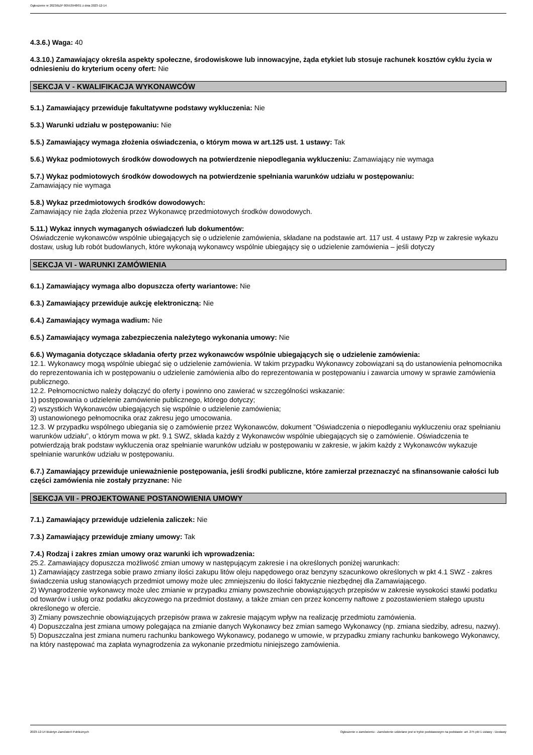Ogłoszenie nr 2023/BZP 00553948/01 z dnia 2023-12-14
4.3.6.) Waga: 40
4.3.10.) Zamawiający określa aspekty społeczne, środowiskowe lub innowacyjne, żąda etykiet lub stosuje rachunek kosztów cyklu życia w odniesieniu do kryterium oceny ofert: Nie
SEKCJA V - KWALIFIKACJA WYKONAWCÓW
5.1.) Zamawiający przewiduje fakultatywne podstawy wykluczenia: Nie
5.3.) Warunki udziału w postępowaniu: Nie
5.5.) Zamawiający wymaga złożenia oświadczenia, o którym mowa w art.125 ust. 1 ustawy: Tak
5.6.) Wykaz podmiotowych środków dowodowych na potwierdzenie niepodlegania wykluczeniu: Zamawiający nie wymaga
5.7.) Wykaz podmiotowych środków dowodowych na potwierdzenie spełniania warunków udziału w postępowaniu:
Zamawiający nie wymaga
5.8.) Wykaz przedmiotowych środków dowodowych:
Zamawiający nie żąda złożenia przez Wykonawcę przedmiotowych środków dowodowych.
5.11.) Wykaz innych wymaganych oświadczeń lub dokumentów:
Oświadczenie wykonawców wspólnie ubiegających się o udzielenie zamówienia, składane na podstawie art. 117 ust. 4 ustawy Pzp w zakresie wykazu dostaw, usług lub robót budowlanych, które wykonają wykonawcy wspólnie ubiegający się o udzielenie zamówienia – jeśli dotyczy
SEKCJA VI - WARUNKI ZAMÓWIENIA
6.1.) Zamawiający wymaga albo dopuszcza oferty wariantowe: Nie
6.3.) Zamawiający przewiduje aukcję elektroniczną: Nie
6.4.) Zamawiający wymaga wadium: Nie
6.5.) Zamawiający wymaga zabezpieczenia należytego wykonania umowy: Nie
6.6.) Wymagania dotyczące składania oferty przez wykonawców wspólnie ubiegających się o udzielenie zamówienia:
12.1. Wykonawcy mogą wspólnie ubiegać się o udzielenie zamówienia. W takim przypadku Wykonawcy zobowiązani są do ustanowienia pełnomocnika do reprezentowania ich w postępowaniu o udzielenie zamówienia albo do reprezentowania w postępowaniu i zawarcia umowy w sprawie zamówienia publicznego.
12.2. Pełnomocnictwo należy dołączyć do oferty i powinno ono zawierać w szczególności wskazanie:
1) postępowania o udzielenie zamówienie publicznego, którego dotyczy;
2) wszystkich Wykonawców ubiegających się wspólnie o udzielenie zamówienia;
3) ustanowionego pełnomocnika oraz zakresu jego umocowania.
12.3. W przypadku wspólnego ubiegania się o zamówienie przez Wykonawców, dokument ”Oświadczenia o niepodleganiu wykluczeniu oraz spełnianiu warunków udziału”, o którym mowa w pkt. 9.1 SWZ, składa każdy z Wykonawców wspólnie ubiegających się o zamówienie. Oświadczenia te potwierdzają brak podstaw wykluczenia oraz spełnianie warunków udziału w postępowaniu w zakresie, w jakim każdy z Wykonawców wykazuje spełnianie warunków udziału w postępowaniu.
6.7.) Zamawiający przewiduje unieważnienie postępowania, jeśli środki publiczne, które zamierzał przeznaczyć na sfinansowanie całości lub części zamówienia nie zostały przyznane: Nie
SEKCJA VII - PROJEKTOWANE POSTANOWIENIA UMOWY
7.1.) Zamawiający przewiduje udzielenia zaliczek: Nie
7.3.) Zamawiający przewiduje zmiany umowy: Tak
7.4.) Rodzaj i zakres zmian umowy oraz warunki ich wprowadzenia:
25.2. Zamawiający dopuszcza możliwość zmian umowy w następującym zakresie i na określonych poniżej warunkach:
1) Zamawiający zastrzega sobie prawo zmiany ilości zakupu litów oleju napędowego oraz benzyny szacunkowo określonych w pkt 4.1 SWZ - zakres świadczenia usług stanowiących przedmiot umowy może ulec zmniejszeniu do ilości faktycznie niezbędnej dla Zamawiającego.
2) Wynagrodzenie wykonawcy może ulec zmianie w przypadku zmiany powszechnie obowiązujących przepisów w zakresie wysokości stawki podatku od towarów i usług oraz podatku akcyzowego na przedmiot dostawy, a także zmian cen przez koncerny naftowe z pozostawieniem stałego upustu określonego w ofercie.
3) Zmiany powszechnie obowiązujących przepisów prawa w zakresie mającym wpływ na realizację przedmiotu zamówienia.
4) Dopuszczalna jest zmiana umowy polegająca na zmianie danych Wykonawcy bez zmian samego Wykonawcy (np. zmiana siedziby, adresu, nazwy).
5) Dopuszczalna jest zmiana numeru rachunku bankowego Wykonawcy, podanego w umowie, w przypadku zmiany rachunku bankowego Wykonawcy, na który następować ma zapłata wynagrodzenia za wykonanie przedmiotu niniejszego zamówienia.
2023-12-14 Biuletyn Zamówień Publicznych Ogłoszenie o zamówieniu - Zamówienie udzielane jest w trybie podstawowym na podstawie: art. 275 pkt 1 ustawy - Dostawy